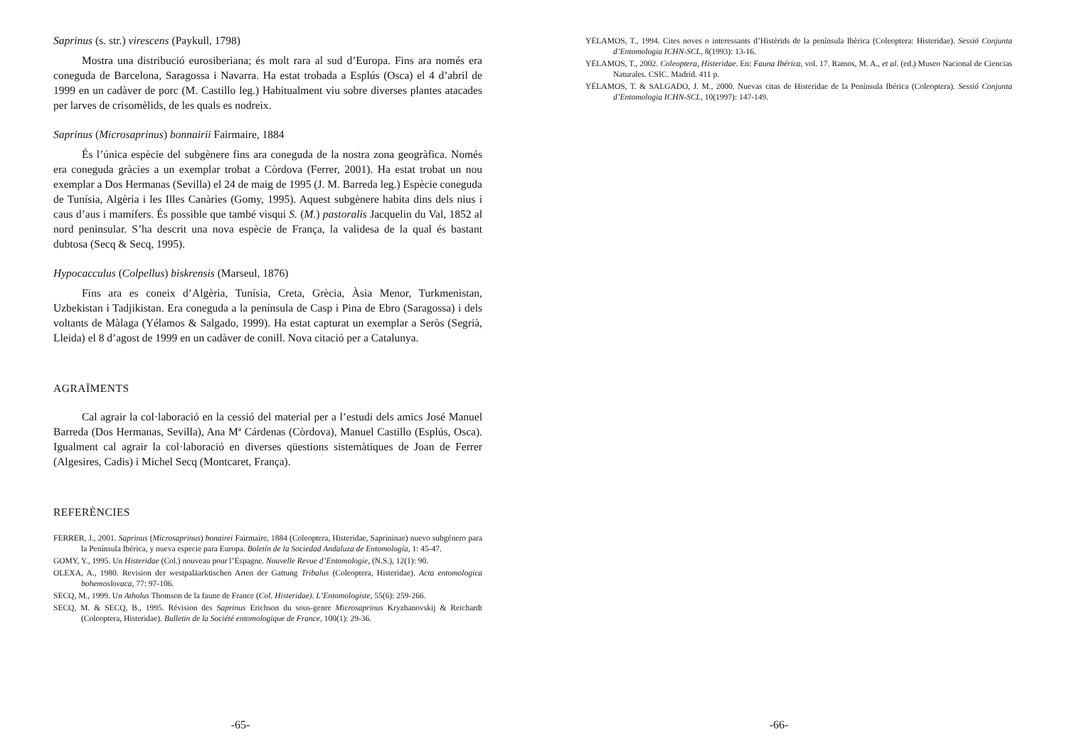Saprinus (s. str.) virescens (Paykull, 1798)
Mostra una distribució eurosiberiana; és molt rara al sud d’Europa. Fins ara només era coneguda de Barcelona, Saragossa i Navarra. Ha estat trobada a Esplús (Osca) el 4 d’abril de 1999 en un cadàver de porc (M. Castillo leg.) Habitualment viu sobre diverses plantes atacades per larves de crisomèlids, de les quals es nodreix.
Saprinus (Microsaprinus) bonnairii Fairmaire, 1884
És l’única espècie del subgènere fins ara coneguda de la nostra zona geogràfica. Només era coneguda gràcies a un exemplar trobat a Còrdova (Ferrer, 2001). Ha estat trobat un nou exemplar a Dos Hermanas (Sevilla) el 24 de maig de 1995 (J. M. Barreda leg.) Espècie coneguda de Tunísia, Algèria i les Illes Canàries (Gomy, 1995). Aquest subgènere habita dins dels nius i caus d’aus i mamífers. És possible que també visqui S. (M.) pastoralis Jacquelin du Val, 1852 al nord peninsular. S’ha descrit una nova espècie de França, la validesa de la qual és bastant dubtosa (Secq & Secq, 1995).
Hypocacculus (Colpellus) biskrensis (Marseul, 1876)
Fins ara es coneix d’Algèria, Tunísia, Creta, Grècia, Àsia Menor, Turkmenistan, Uzbekistan i Tadjikistan. Era coneguda a la península de Casp i Pina de Ebro (Saragossa) i dels voltants de Màlaga (Yélamos & Salgado, 1999). Ha estat capturat un exemplar a Seròs (Segrià, Lleida) el 8 d’agost de 1999 en un cadàver de conill. Nova citació per a Catalunya.
AGRAÏMENTS
Cal agrair la col·laboració en la cessió del material per a l’estudi dels amics José Manuel Barreda (Dos Hermanas, Sevilla), Ana Mª Cárdenas (Còrdova), Manuel Castillo (Esplús, Osca). Igualment cal agrair la col·laboració en diverses qüestions sistemàtiques de Joan de Ferrer (Algesires, Cadis) i Michel Secq (Montcaret, França).
REFERÈNCIES
FERRER, J., 2001. Saprinus (Microsaprinus) bonairei Fairmaire, 1884 (Coleoptera, Histeridae, Saprininae) nuevo subgénero para la Península Ibérica, y nueva especie para Europa. Boletín de la Sociedad Andaluza de Entomología, 1: 45-47.
GOMY, Y., 1995. Un Histeridae (Col.) nouveau pour l’Espagne. Nouvelle Revue d’Entomologie, (N.S.), 12(1): 90.
OLEXA, A., 1980. Revision der westpaläarktischen Arten der Gattung Tribalus (Coleoptera, Histeridae). Acta entomologica bohemoslovaca, 77: 97-106.
SECQ, M., 1999. Un Atholus Thomson de la faune de France (Col. Histeridae). L’Entomologiste, 55(6): 259-266.
SECQ, M. & SECQ, B., 1995. Révision des Saprinus Erichson du sous-genre Microsaprinus Kryzhanovskij & Reichardt (Coleoptera, Histeridae). Bulletin de la Société entomologique de France, 100(1): 29-36.
-65-
YÉLAMOS, T., 1994. Cites noves o interessants d’Histèrids de la península Ibèrica (Coleoptera: Histeridae). Sessió Conjunta d’Entomologia ICHN-SCL, 8(1993): 13-16.
YÉLAMOS, T., 2002. Coleoptera, Histeridae. En: Fauna Ibérica, vol. 17. Ramos, M. A., et al. (ed.) Museo Nacional de Ciencias Naturales. CSIC. Madrid. 411 p.
YÉLAMOS, T. & SALGADO, J. M., 2000. Nuevas citas de Histeridae de la Península Ibérica (Coleoptera). Sessió Conjunta d’Entomologia ICHN-SCL, 10(1997): 147-149.
-66-